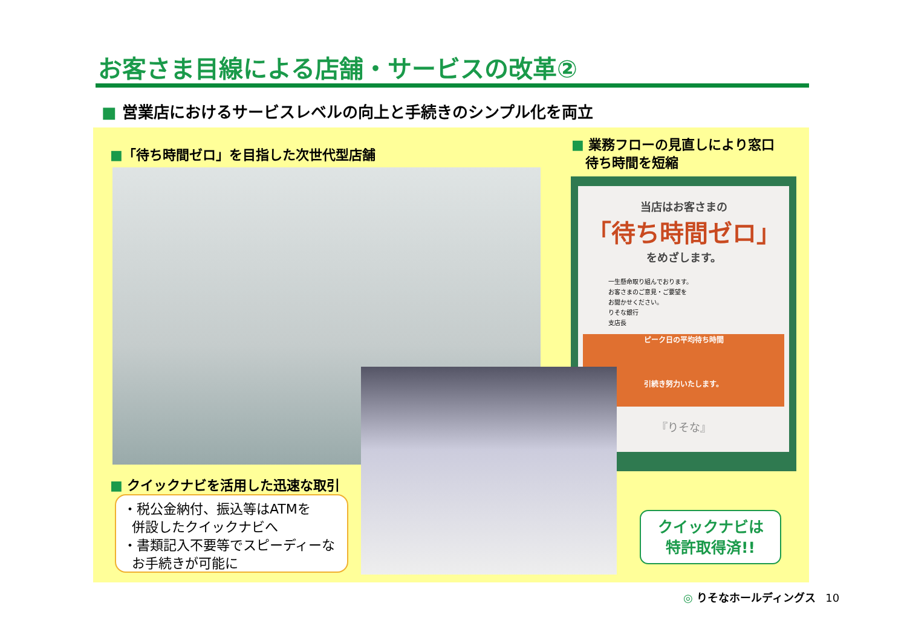お客さま目線による店舗・サービスの改革②
■ 営業店におけるサービスレベルの向上と手続きのシンプル化を両立
■「待ち時間ゼロ」を目指した次世代型店舗
■ 業務フローの見直しにより窓口
待ち時間を短縮
当店はお客さまの
「待ち時間ゼロ」
をめざします。
一生懸命取り組んでおります。
お客さまのご意見・ご要望を
お聞かせください。
りそな銀行
支店長
ピーク日の平均待ち時間
引続き努力いたします。
『りそな』
■ クイックナビを活用した迅速な取引
・税公金納付、振込等はATMを
併設したクイックナビへ
・書類記入不要等でスピーディーな
お手続きが可能に
クイックナビは
特許取得済!!
◎ りそなホールディングス 10